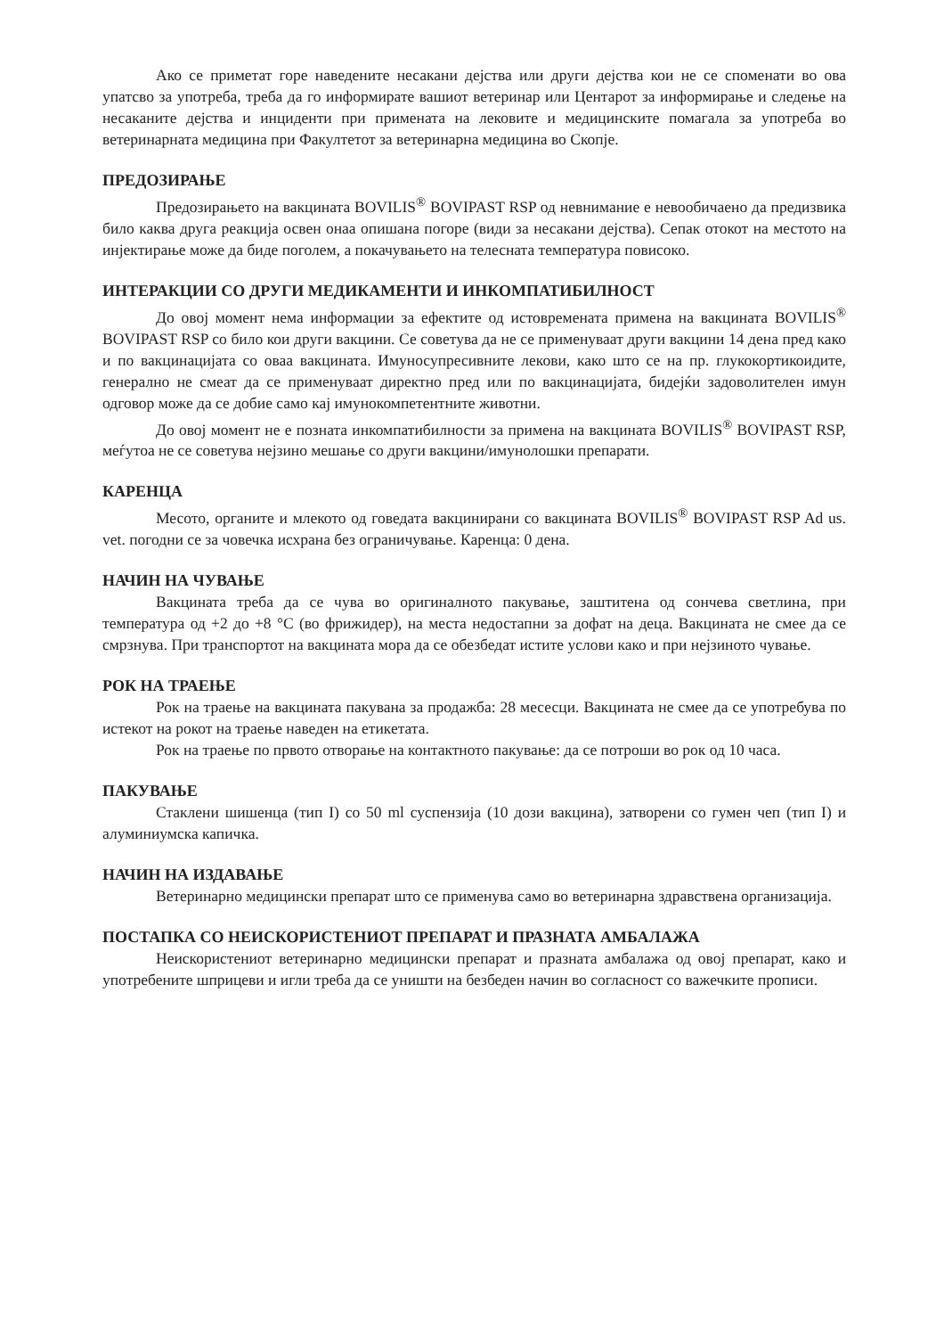Ако се приметат горе наведените несакани дејства или други дејства кои не се споменати во ова упатсво за употреба, треба да го информирате вашиот ветеринар или Центарот за информирање и следење на несаканите дејства и инциденти при примената на лековите и медицинските помагала за употреба во ветеринарната медицина при Факултетот за ветеринарна медицина во Скопје.
ПРЕДОЗИРАЊЕ
Предозирањето на вакцината BOVILIS<sup>®</sup> BOVIPAST RSP од невнимание е невообичаено да предизвика било каква друга реакција освен онаа опишана погоре (види за несакани дејства). Сепак отокот на местото на инјектирање може да биде поголем, а покачувањето на телесната температура повисоко.
ИНТЕРАКЦИИ СО ДРУГИ МЕДИКАМЕНТИ И ИНКОМПАТИБИЛНОСТ
До овој момент нема информации за ефектите од истовремената примена на вакцината BOVILIS<sup>®</sup> BOVIPAST RSP со било кои други вакцини. Се советува да не се применуваат други вакцини 14 дена пред како и по вакцинацијата со оваа вакцината. Имуносупресивните лекови, како што се на пр. глукокортикоидите, генерално не смеат да се применуваат директно пред или по вакцинацијата, бидејќи задоволителен имун одговор може да се добие само кај имунокомпетентните животни.
До овој момент не е позната инкомпатибилности за примена на вакцината BOVILIS<sup>®</sup> BOVIPAST RSP, меѓутоа не се советува нејзино мешање со други вакцини/имунолошки препарати.
КАРЕНЦА
Месото, органите и млекото од говедата вакцинирани со вакцината BOVILIS<sup>®</sup> BOVIPAST RSP Ad us. vet. погодни се за човечка исхрана без ограничување. Каренца: 0 дена.
НАЧИН НА ЧУВАЊЕ
Вакцината треба да се чува во оригиналното пакување, заштитена од сончева светлина, при температура од +2 до +8 °C (во фрижидер), на места недостапни за дофат на деца. Вакцината не смее да се смрзнува. При транспортот на вакцината мора да се обезбедат истите услови како и при нејзиното чување.
РОК НА ТРАЕЊЕ
Рок на траење на вакцината пакувана за продажба: 28 месесци. Вакцината не смее да се употребува по истекот на рокот на траење наведен на етикетата.
Рок на траење по првото отворање на контактното пакување: да се потроши во рок од 10 часа.
ПАКУВАЊЕ
Стаклени шишенца (тип I) со 50 ml суспензија (10 дози вакцина), затворени со гумен чеп (тип I) и алуминиумска капичка.
НАЧИН НА ИЗДАВАЊЕ
Ветеринарно медицински препарат што се применува само во ветеринарна здравствена организација.
ПОСТАПКА СО НЕИСКОРИСТЕНИОТ ПРЕПАРАТ И ПРАЗНАТА АМБАЛАЖА
Неискористениот ветеринарно медицински препарат и празната амбалажа од овој препарат, како и употребените шприцеви и игли треба да се уништи на безбеден начин во согласност со важечките прописи.